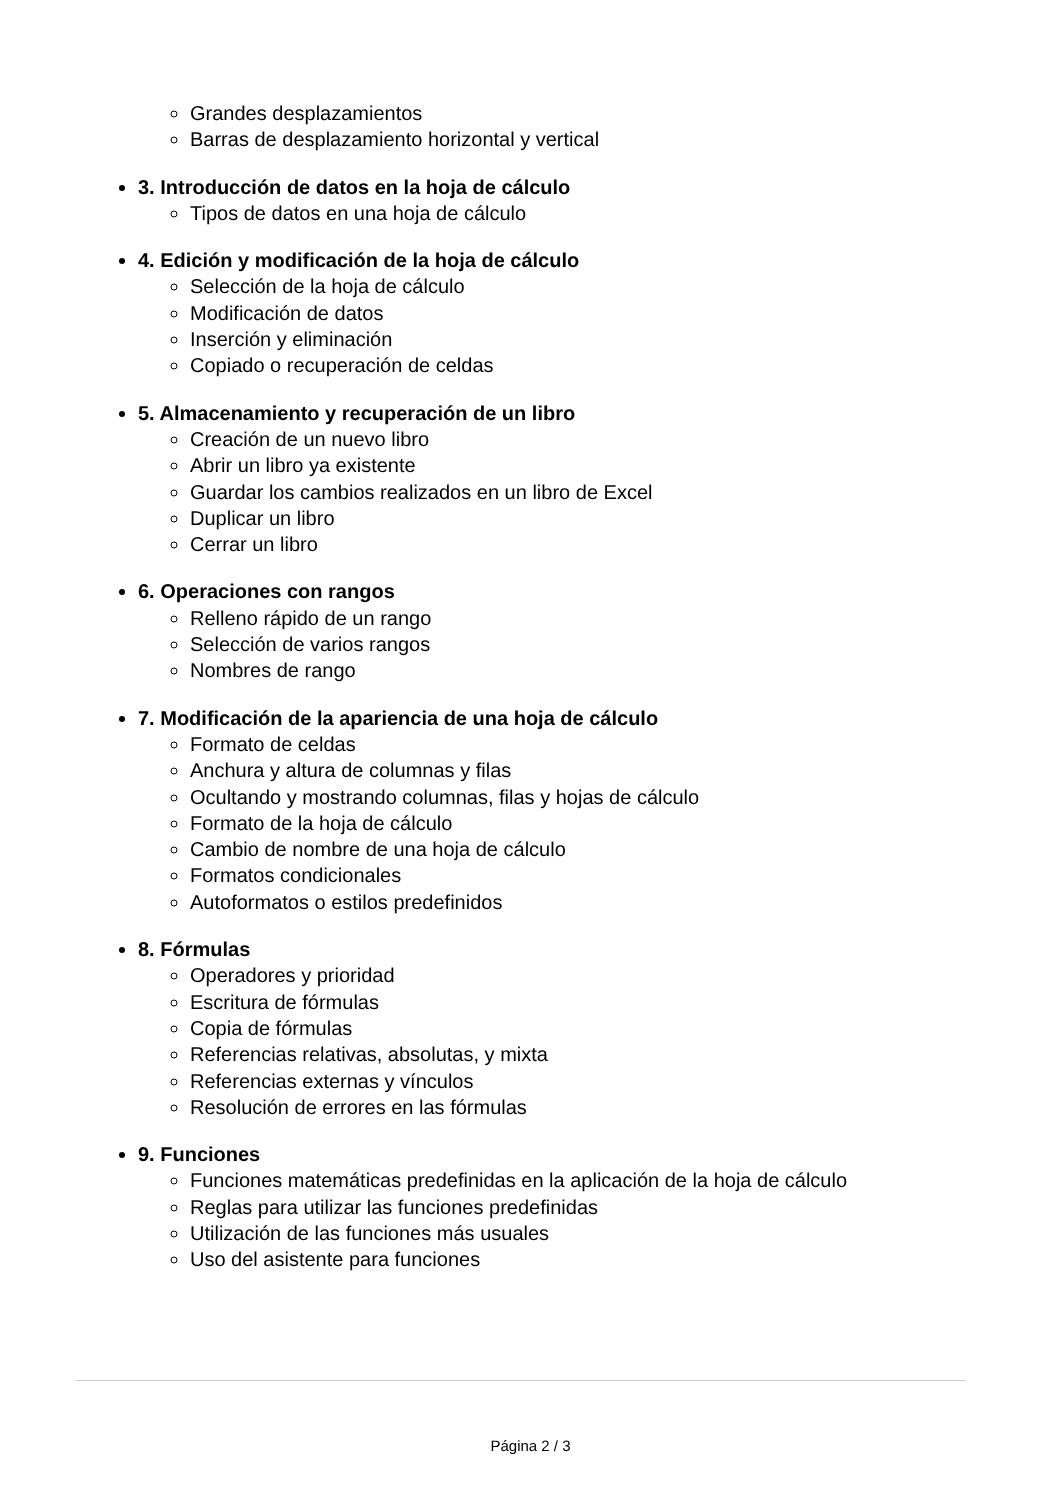Grandes desplazamientos
Barras de desplazamiento horizontal y vertical
3. Introducción de datos en la hoja de cálculo
Tipos de datos en una hoja de cálculo
4. Edición y modificación de la hoja de cálculo
Selección de la hoja de cálculo
Modificación de datos
Inserción y eliminación
Copiado o recuperación de celdas
5. Almacenamiento y recuperación de un libro
Creación de un nuevo libro
Abrir un libro ya existente
Guardar los cambios realizados en un libro de Excel
Duplicar un libro
Cerrar un libro
6. Operaciones con rangos
Relleno rápido de un rango
Selección de varios rangos
Nombres de rango
7. Modificación de la apariencia de una hoja de cálculo
Formato de celdas
Anchura y altura de columnas y filas
Ocultando y mostrando columnas, filas y hojas de cálculo
Formato de la hoja de cálculo
Cambio de nombre de una hoja de cálculo
Formatos condicionales
Autoformatos o estilos predefinidos
8. Fórmulas
Operadores y prioridad
Escritura de fórmulas
Copia de fórmulas
Referencias relativas, absolutas, y mixta
Referencias externas y vínculos
Resolución de errores en las fórmulas
9. Funciones
Funciones matemáticas predefinidas en la aplicación de la hoja de cálculo
Reglas para utilizar las funciones predefinidas
Utilización de las funciones más usuales
Uso del asistente para funciones
Página 2 / 3